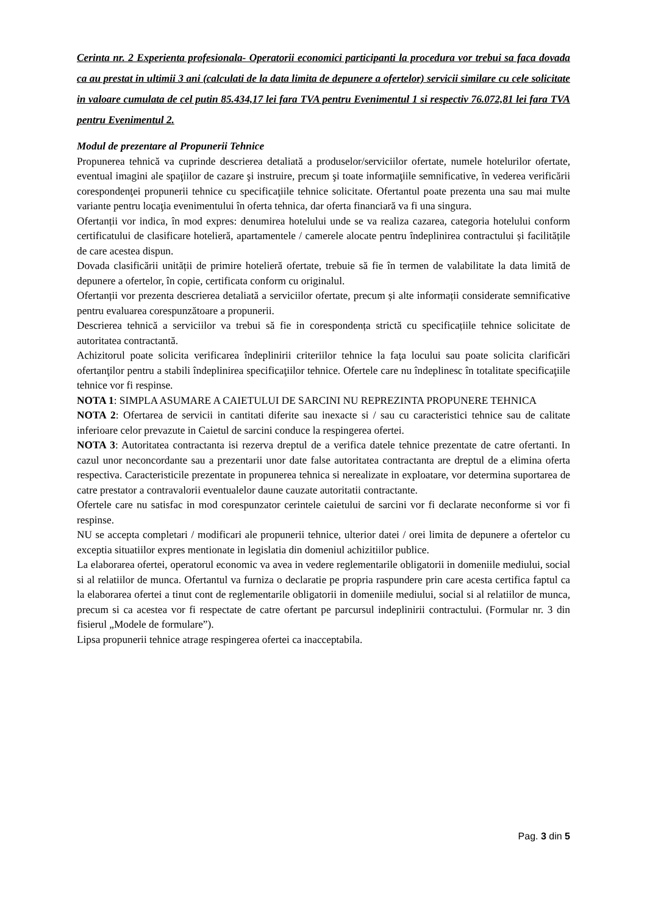Cerinta nr. 2 Experienta profesionala- Operatorii economici participanti la procedura vor trebui sa faca dovada ca au prestat in ultimii 3 ani (calculati de la data limita de depunere a ofertelor) servicii similare cu cele solicitate in valoare cumulata de cel putin 85.434,17 lei fara TVA pentru Evenimentul 1 si respectiv 76.072,81 lei fara TVA pentru Evenimentul 2.
Modul de prezentare al Propunerii Tehnice
Propunerea tehnică va cuprinde descrierea detaliată a produselor/serviciilor ofertate, numele hotelurilor ofertate, eventual imagini ale spaţiilor de cazare şi instruire, precum şi toate informaţiile semnificative, în vederea verificării corespondenţei propunerii tehnice cu specificaţiile tehnice solicitate. Ofertantul poate prezenta una sau mai multe variante pentru locaţia evenimentului în oferta tehnica, dar oferta financiară va fi una singura.
Ofertanții vor indica, în mod expres: denumirea hotelului unde se va realiza cazarea, categoria hotelului conform certificatului de clasificare hotelieră, apartamentele / camerele alocate pentru îndeplinirea contractului și facilitățile de care acestea dispun.
Dovada clasificării unității de primire hotelieră ofertate, trebuie să fie în termen de valabilitate la data limită de depunere a ofertelor, în copie, certificata conform cu originalul.
Ofertanții vor prezenta descrierea detaliată a serviciilor ofertate, precum și alte informații considerate semnificative pentru evaluarea corespunzătoare a propunerii.
Descrierea tehnică a serviciilor va trebui să fie in corespondența strictă cu specificațiile tehnice solicitate de autoritatea contractantă.
Achizitorul poate solicita verificarea îndeplinirii criteriilor tehnice la faţa locului sau poate solicita clarificări ofertanţilor pentru a stabili îndeplinirea specificaţiilor tehnice. Ofertele care nu îndeplinesc în totalitate specificaţiile tehnice vor fi respinse.
NOTA 1: SIMPLA ASUMARE A CAIETULUI DE SARCINI NU REPREZINTA PROPUNERE TEHNICA
NOTA 2: Ofertarea de servicii in cantitati diferite sau inexacte si / sau cu caracteristici tehnice sau de calitate inferioare celor prevazute in Caietul de sarcini conduce la respingerea ofertei.
NOTA 3: Autoritatea contractanta isi rezerva dreptul de a verifica datele tehnice prezentate de catre ofertanti. In cazul unor neconcordante sau a prezentarii unor date false autoritatea contractanta are dreptul de a elimina oferta respectiva. Caracteristicile prezentate in propunerea tehnica si nerealizate in exploatare, vor determina suportarea de catre prestator a contravalorii eventualelor daune cauzate autoritatii contractante.
Ofertele care nu satisfac in mod corespunzator cerintele caietului de sarcini vor fi declarate neconforme si vor fi respinse.
NU se accepta completari / modificari ale propunerii tehnice, ulterior datei / orei limita de depunere a ofertelor cu exceptia situatiilor expres mentionate in legislatia din domeniul achizitiilor publice.
La elaborarea ofertei, operatorul economic va avea in vedere reglementarile obligatorii in domeniile mediului, social si al relatiilor de munca. Ofertantul va furniza o declaratie pe propria raspundere prin care acesta certifica faptul ca la elaborarea ofertei a tinut cont de reglementarile obligatorii in domeniile mediului, social si al relatiilor de munca, precum si ca acestea vor fi respectate de catre ofertant pe parcursul indeplinirii contractului. (Formular nr. 3 din fisierul „Modele de formulare”).
Lipsa propunerii tehnice atrage respingerea ofertei ca inacceptabila.
Pag. 3 din 5